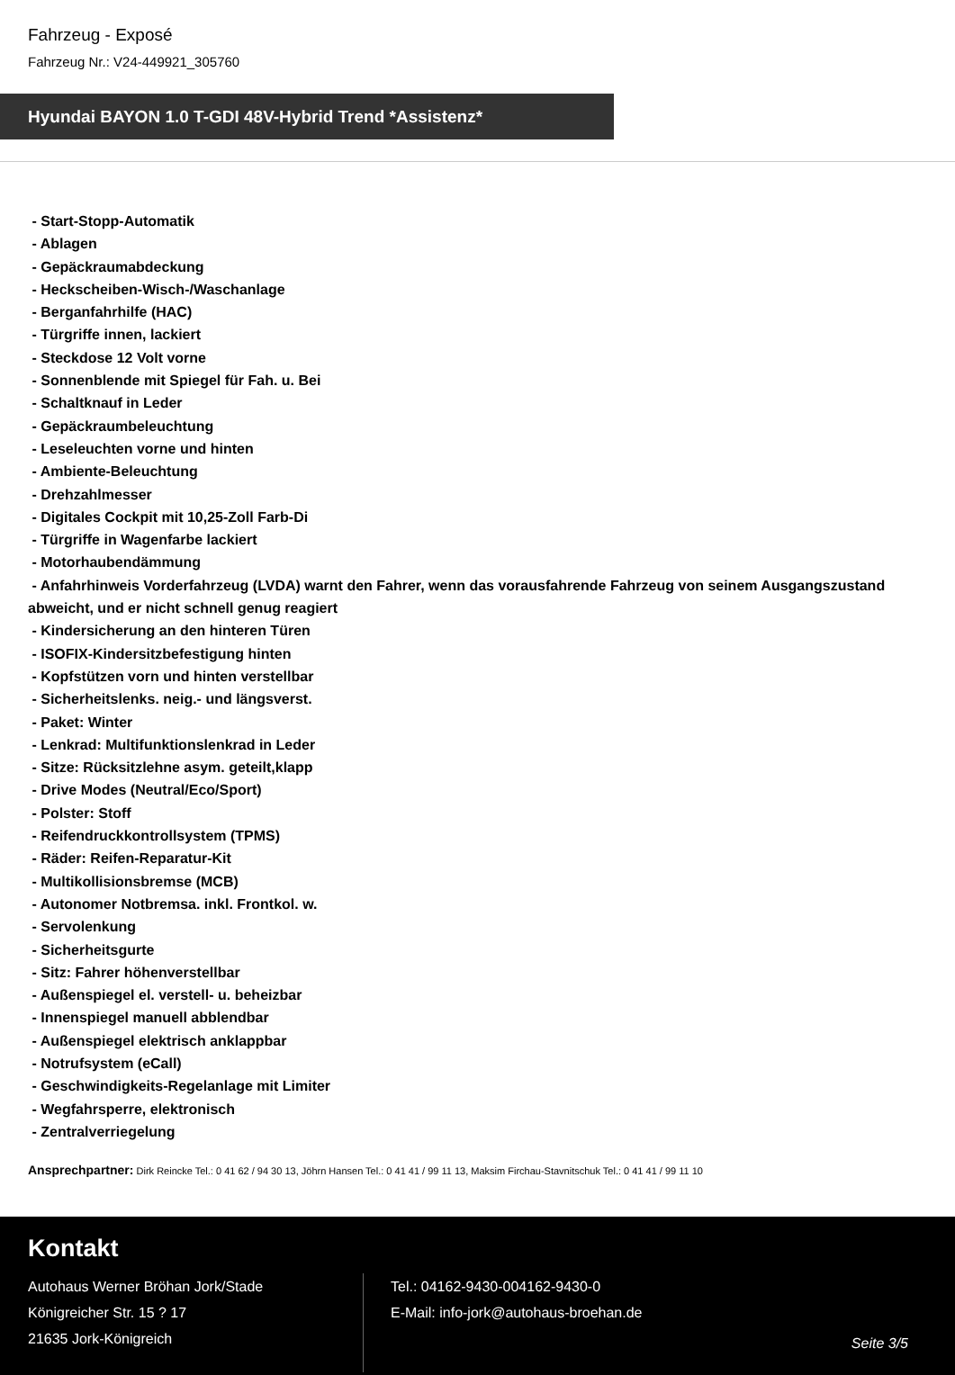Fahrzeug - Exposé
Fahrzeug Nr.: V24-449921_305760
Hyundai BAYON 1.0 T-GDI 48V-Hybrid Trend *Assistenz*
- Start-Stopp-Automatik
- Ablagen
- Gepäckraumabdeckung
- Heckscheiben-Wisch-/Waschanlage
- Berganfahrhilfe (HAC)
- Türgriffe innen, lackiert
- Steckdose 12 Volt vorne
- Sonnenblende mit Spiegel für Fah. u. Bei
- Schaltknauf in Leder
- Gepäckraumbeleuchtung
- Leseleuchten vorne und hinten
- Ambiente-Beleuchtung
- Drehzahlmesser
- Digitales Cockpit mit 10,25-Zoll Farb-Di
- Türgriffe in Wagenfarbe lackiert
- Motorhaubendämmung
- Anfahrhinweis Vorderfahrzeug (LVDA) warnt den Fahrer, wenn das vorausfahrende Fahrzeug von seinem Ausgangszustand abweicht, und er nicht schnell genug reagiert
- Kindersicherung an den hinteren Türen
- ISOFIX-Kindersitzbefestigung hinten
- Kopfstützen vorn und hinten verstellbar
- Sicherheitslenks. neig.- und längsverst.
- Paket: Winter
- Lenkrad: Multifunktionslenkrad in Leder
- Sitze: Rücksitzlehne asym. geteilt,klapp
- Drive Modes (Neutral/Eco/Sport)
- Polster: Stoff
- Reifendruckkontrollsystem (TPMS)
- Räder: Reifen-Reparatur-Kit
- Multikollisionsbremse (MCB)
- Autonomer Notbremsa. inkl. Frontkol. w.
- Servolenkung
- Sicherheitsgurte
- Sitz: Fahrer höhenverstellbar
- Außenspiegel el. verstell- u. beheizbar
- Innenspiegel manuell abblendbar
- Außenspiegel elektrisch anklappbar
- Notrufsystem (eCall)
- Geschwindigkeits-Regelanlage mit Limiter
- Wegfahrsperre, elektronisch
- Zentralverriegelung
Ansprechpartner: Dirk Reincke Tel.: 0 41 62 / 94 30 13, Jöhrn Hansen Tel.: 0 41 41 / 99 11 13, Maksim Firchau-Stavnitschuk Tel.: 0 41 41 / 99 11 10
Kontakt
Autohaus Werner Bröhan Jork/Stade
Königreicher Str. 15 ? 17
21635 Jork-Königreich
Tel.: 04162-9430-004162-9430-0
E-Mail: info-jork@autohaus-broehan.de
Seite 3/5